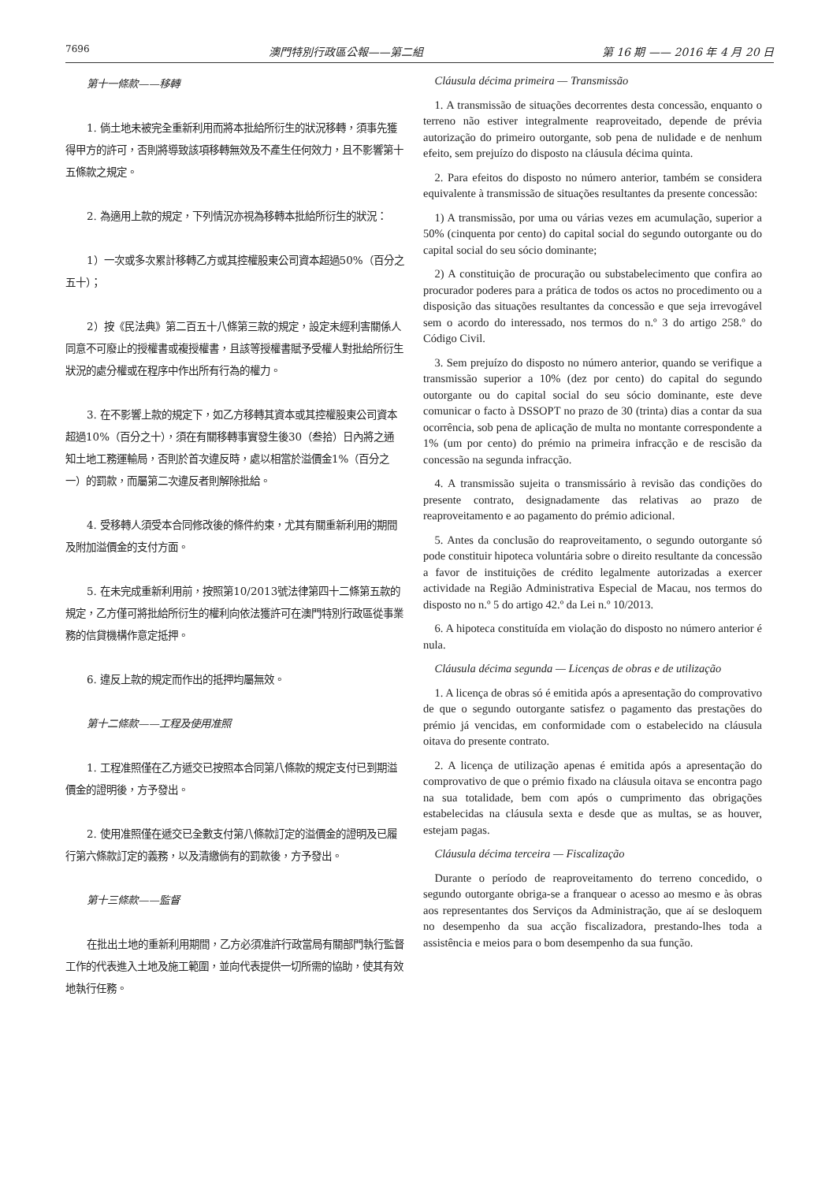7696 澳門特別行政區公報——第二組 第 16 期 —— 2016 年 4 月 20 日
第十一條款——移轉
1. 倘土地未被完全重新利用而將本批給所衍生的狀況移轉，須事先獲得甲方的許可，否則將導致該項移轉無效及不產生任何效力，且不影響第十五條款之規定。
2. 為適用上款的規定，下列情況亦視為移轉本批給所衍生的狀況：
1）一次或多次累計移轉乙方或其控權股東公司資本超過50%（百分之五十）；
2）按《民法典》第二百五十八條第三款的規定，設定未經利害關係人同意不可廢止的授權書或複授權書，且該等授權書賦予受權人對批給所衍生狀況的處分權或在程序中作出所有行為的權力。
3. 在不影響上款的規定下，如乙方移轉其資本或其控權股東公司資本超過10%（百分之十），須在有關移轉事實發生後30（叁拾）日內將之通知土地工務運輸局，否則於首次違反時，處以相當於溢價金1%（百分之一）的罰款，而屬第二次違反者則解除批給。
4. 受移轉人須受本合同修改後的條件約束，尤其有關重新利用的期間及附加溢價金的支付方面。
5. 在未完成重新利用前，按照第10/2013號法律第四十二條第五款的規定，乙方僅可將批給所衍生的權利向依法獲許可在澳門特別行政區從事業務的信貸機構作意定抵押。
6. 違反上款的規定而作出的抵押均屬無效。
第十二條款——工程及使用准照
1. 工程准照僅在乙方遞交已按照本合同第八條款的規定支付已到期溢價金的證明後，方予發出。
2. 使用准照僅在遞交已全數支付第八條款訂定的溢價金的證明及已履行第六條款訂定的義務，以及清繳倘有的罰款後，方予發出。
第十三條款——監督
在批出土地的重新利用期間，乙方必須准許行政當局有關部門執行監督工作的代表進入土地及施工範圍，並向代表提供一切所需的協助，使其有效地執行任務。
Cláusula décima primeira — Transmissão
1. A transmissão de situações decorrentes desta concessão, enquanto o terreno não estiver integralmente reaproveitado, depende de prévia autorização do primeiro outorgante, sob pena de nulidade e de nenhum efeito, sem prejuízo do disposto na cláusula décima quinta.
2. Para efeitos do disposto no número anterior, também se considera equivalente à transmissão de situações resultantes da presente concessão:
1) A transmissão, por uma ou várias vezes em acumulação, superior a 50% (cinquenta por cento) do capital social do segundo outorgante ou do capital social do seu sócio dominante;
2) A constituição de procuração ou substabelecimento que confira ao procurador poderes para a prática de todos os actos no procedimento ou a disposição das situações resultantes da concessão e que seja irrevogável sem o acordo do interessado, nos termos do n.º 3 do artigo 258.º do Código Civil.
3. Sem prejuízo do disposto no número anterior, quando se verifique a transmissão superior a 10% (dez por cento) do capital do segundo outorgante ou do capital social do seu sócio dominante, este deve comunicar o facto à DSSOPT no prazo de 30 (trinta) dias a contar da sua ocorrência, sob pena de aplicação de multa no montante correspondente a 1% (um por cento) do prémio na primeira infracção e de rescisão da concessão na segunda infracção.
4. A transmissão sujeita o transmissário à revisão das condições do presente contrato, designadamente das relativas ao prazo de reaproveitamento e ao pagamento do prémio adicional.
5. Antes da conclusão do reaproveitamento, o segundo outorgante só pode constituir hipoteca voluntária sobre o direito resultante da concessão a favor de instituições de crédito legalmente autorizadas a exercer actividade na Região Administrativa Especial de Macau, nos termos do disposto no n.º 5 do artigo 42.º da Lei n.º 10/2013.
6. A hipoteca constituída em violação do disposto no número anterior é nula.
Cláusula décima segunda — Licenças de obras e de utilização
1. A licença de obras só é emitida após a apresentação do comprovativo de que o segundo outorgante satisfez o pagamento das prestações do prémio já vencidas, em conformidade com o estabelecido na cláusula oitava do presente contrato.
2. A licença de utilização apenas é emitida após a apresentação do comprovativo de que o prémio fixado na cláusula oitava se encontra pago na sua totalidade, bem com após o cumprimento das obrigações estabelecidas na cláusula sexta e desde que as multas, se as houver, estejam pagas.
Cláusula décima terceira — Fiscalização
Durante o período de reaproveitamento do terreno concedido, o segundo outorgante obriga-se a franquear o acesso ao mesmo e às obras aos representantes dos Serviços da Administração, que aí se desloquem no desempenho da sua acção fiscalizadora, prestando-lhes toda a assistência e meios para o bom desempenho da sua função.